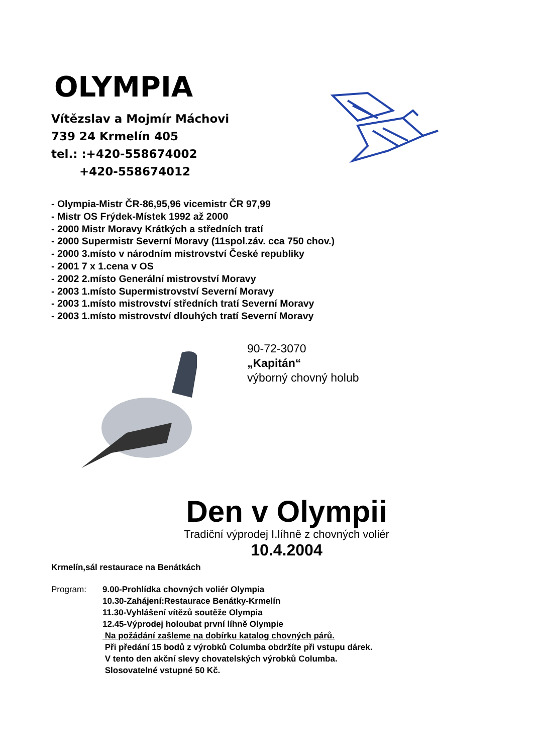OLYMPIA
Vítězslav a Mojmír Máchovi
739 24 Krmelín 405
tel.: :+420-558674002
+420-558674012
- Olympia-Mistr ČR-86,95,96 vicemistr ČR 97,99
- Mistr OS Frýdek-Místek 1992 až 2000
- 2000 Mistr Moravy Krátkých a středních tratí
- 2000 Supermistr Severní Moravy (11spol.záv. cca 750 chov.)
- 2000 3.místo v národním mistrovství České republiky
- 2001 7 x 1.cena v OS
- 2002 2.místo Generální mistrovství Moravy
- 2003 1.místo Supermistrovství Severní Moravy
- 2003 1.místo mistrovství středních tratí Severní Moravy
- 2003 1.místo mistrovství dlouhých tratí Severní Moravy
90-72-3070
„Kapitán“
výborný chovný holub
Den v Olympii
Tradiční výprodej I.líhně z chovných voliér
10.4.2004
Krmelín,sál restaurace na Benátkách
Program: 9.00-Prohlídka chovných voliér Olympia
10.30-Zahájení:Restaurace Benátky-Krmelín
11.30-Vyhlášení vítězů soutěže Olympia
12.45-Výprodej holoubat první líhně Olympie
Na požádání zašleme na dobírku katalog chovných párů.
Při předání 15 bodů z výrobků Columba obdržíte při vstupu dárek.
V tento den akční slevy chovatelských výrobků Columba.
Slosovatelné vstupné 50 Kč.